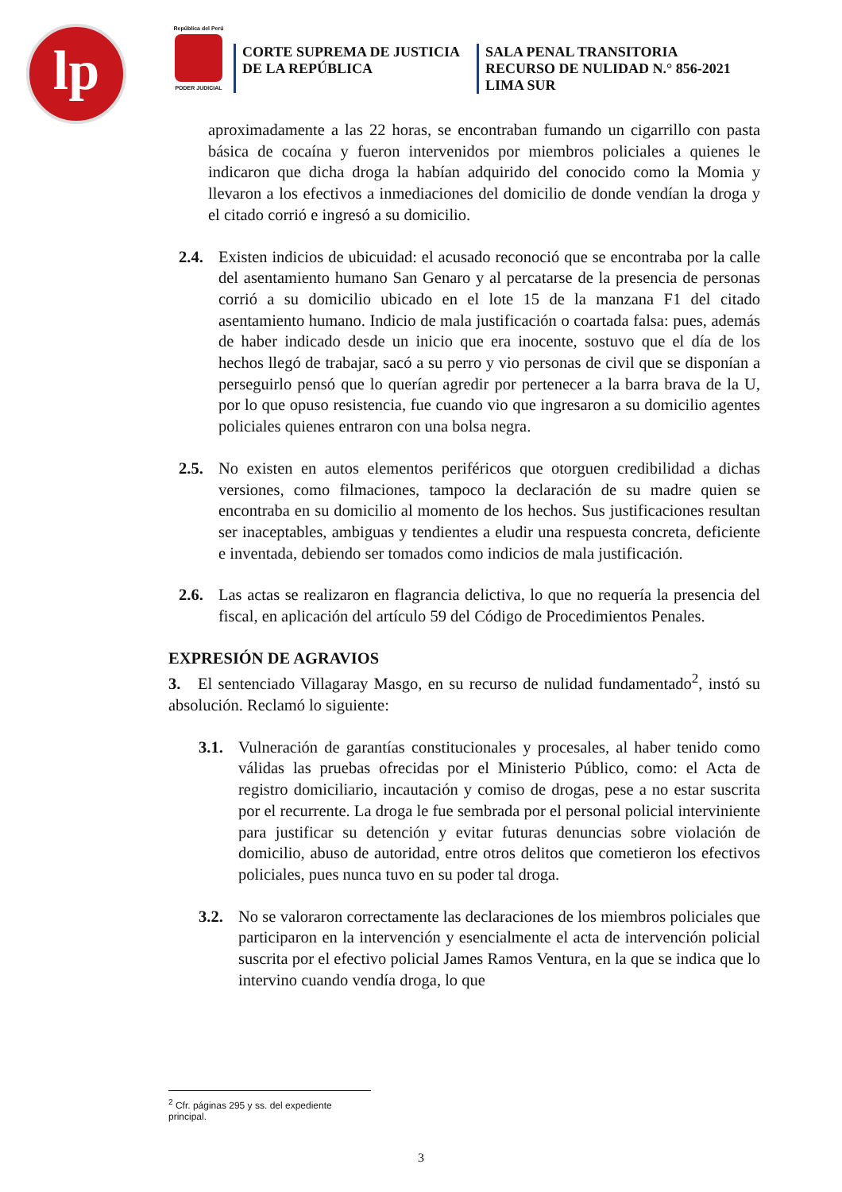lp
República del Perú
PODER JUDICIAL
CORTE SUPREMA DE JUSTICIA
DE LA REPÚBLICA
SALA PENAL TRANSITORIA
RECURSO DE NULIDAD N.° 856-2021
LIMA SUR
aproximadamente a las 22 horas, se encontraban fumando un cigarrillo con pasta básica de cocaína y fueron intervenidos por miembros policiales a quienes le indicaron que dicha droga la habían adquirido del conocido como la Momia y llevaron a los efectivos a inmediaciones del domicilio de donde vendían la droga y el citado corrió e ingresó a su domicilio.
2.4. Existen indicios de ubicuidad: el acusado reconoció que se encontraba por la calle del asentamiento humano San Genaro y al percatarse de la presencia de personas corrió a su domicilio ubicado en el lote 15 de la manzana F1 del citado asentamiento humano. Indicio de mala justificación o coartada falsa: pues, además de haber indicado desde un inicio que era inocente, sostuvo que el día de los hechos llegó de trabajar, sacó a su perro y vio personas de civil que se disponían a perseguirlo pensó que lo querían agredir por pertenecer a la barra brava de la U, por lo que opuso resistencia, fue cuando vio que ingresaron a su domicilio agentes policiales quienes entraron con una bolsa negra.
2.5. No existen en autos elementos periféricos que otorguen credibilidad a dichas versiones, como filmaciones, tampoco la declaración de su madre quien se encontraba en su domicilio al momento de los hechos. Sus justificaciones resultan ser inaceptables, ambiguas y tendientes a eludir una respuesta concreta, deficiente e inventada, debiendo ser tomados como indicios de mala justificación.
2.6. Las actas se realizaron en flagrancia delictiva, lo que no requería la presencia del fiscal, en aplicación del artículo 59 del Código de Procedimientos Penales.
EXPRESIÓN DE AGRAVIOS
3. El sentenciado Villagaray Masgo, en su recurso de nulidad fundamentado<sup>2</sup>, instó su absolución. Reclamó lo siguiente:
3.1. Vulneración de garantías constitucionales y procesales, al haber tenido como válidas las pruebas ofrecidas por el Ministerio Público, como: el Acta de registro domiciliario, incautación y comiso de drogas, pese a no estar suscrita por el recurrente. La droga le fue sembrada por el personal policial interviniente para justificar su detención y evitar futuras denuncias sobre violación de domicilio, abuso de autoridad, entre otros delitos que cometieron los efectivos policiales, pues nunca tuvo en su poder tal droga.
3.2. No se valoraron correctamente las declaraciones de los miembros policiales que participaron en la intervención y esencialmente el acta de intervención policial suscrita por el efectivo policial James Ramos Ventura, en la que se indica que lo intervino cuando vendía droga, lo que
<sup>2</sup> Cfr. páginas 295 y ss. del expediente principal.
3